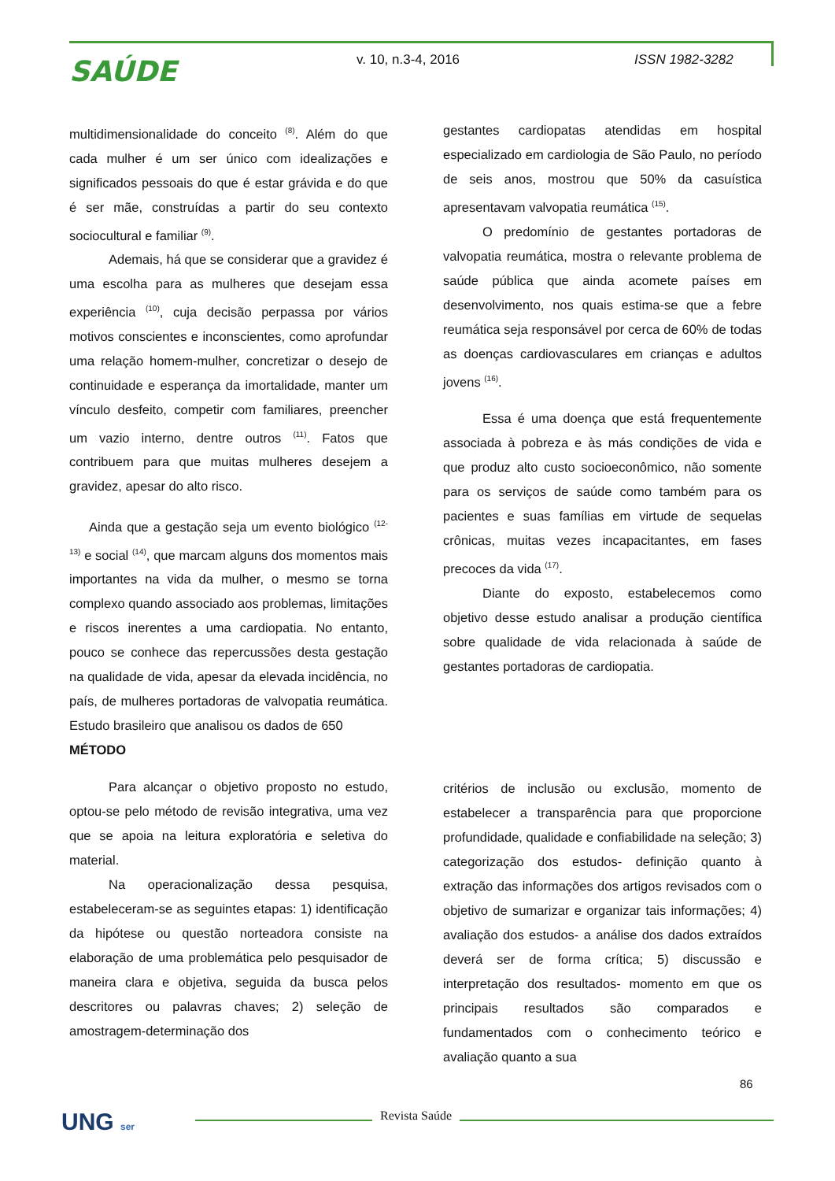SAÚDE v. 10, n.3-4, 2016 ISSN 1982-3282
multidimensionalidade do conceito <sup>(8)</sup>. Além do que cada mulher é um ser único com idealizações e significados pessoais do que é estar grávida e do que é ser mãe, construídas a partir do seu contexto sociocultural e familiar <sup>(9)</sup>.
Ademais, há que se considerar que a gravidez é uma escolha para as mulheres que desejam essa experiência <sup>(10)</sup>, cuja decisão perpassa por vários motivos conscientes e inconscientes, como aprofundar uma relação homem-mulher, concretizar o desejo de continuidade e esperança da imortalidade, manter um vínculo desfeito, competir com familiares, preencher um vazio interno, dentre outros <sup>(11)</sup>. Fatos que contribuem para que muitas mulheres desejem a gravidez, apesar do alto risco.
Ainda que a gestação seja um evento biológico <sup>(12-13)</sup> e social <sup>(14)</sup>, que marcam alguns dos momentos mais importantes na vida da mulher, o mesmo se torna complexo quando associado aos problemas, limitações e riscos inerentes a uma cardiopatia. No entanto, pouco se conhece das repercussões desta gestação na qualidade de vida, apesar da elevada incidência, no país, de mulheres portadoras de valvopatia reumática. Estudo brasileiro que analisou os dados de 650
MÉTODO
Para alcançar o objetivo proposto no estudo, optou-se pelo método de revisão integrativa, uma vez que se apoia na leitura exploratória e seletiva do material.
Na operacionalização dessa pesquisa, estabeleceram-se as seguintes etapas: 1) identificação da hipótese ou questão norteadora consiste na elaboração de uma problemática pelo pesquisador de maneira clara e objetiva, seguida da busca pelos descritores ou palavras chaves; 2) seleção de amostragem-determinação dos
gestantes cardiopatas atendidas em hospital especializado em cardiologia de São Paulo, no período de seis anos, mostrou que 50% da casuística apresentavam valvopatia reumática <sup>(15)</sup>.
O predomínio de gestantes portadoras de valvopatia reumática, mostra o relevante problema de saúde pública que ainda acomete países em desenvolvimento, nos quais estima-se que a febre reumática seja responsável por cerca de 60% de todas as doenças cardiovasculares em crianças e adultos jovens <sup>(16)</sup>.
Essa é uma doença que está frequentemente associada à pobreza e às más condições de vida e que produz alto custo socioeconômico, não somente para os serviços de saúde como também para os pacientes e suas famílias em virtude de sequelas crônicas, muitas vezes incapacitantes, em fases precoces da vida <sup>(17)</sup>.
Diante do exposto, estabelecemos como objetivo desse estudo analisar a produção científica sobre qualidade de vida relacionada à saúde de gestantes portadoras de cardiopatia.
critérios de inclusão ou exclusão, momento de estabelecer a transparência para que proporcione profundidade, qualidade e confiabilidade na seleção; 3) categorização dos estudos- definição quanto à extração das informações dos artigos revisados com o objetivo de sumarizar e organizar tais informações; 4) avaliação dos estudos- a análise dos dados extraídos deverá ser de forma crítica; 5) discussão e interpretação dos resultados- momento em que os principais resultados são comparados e fundamentados com o conhecimento teórico e avaliação quanto a sua
86
UNG ser Revista Saúde